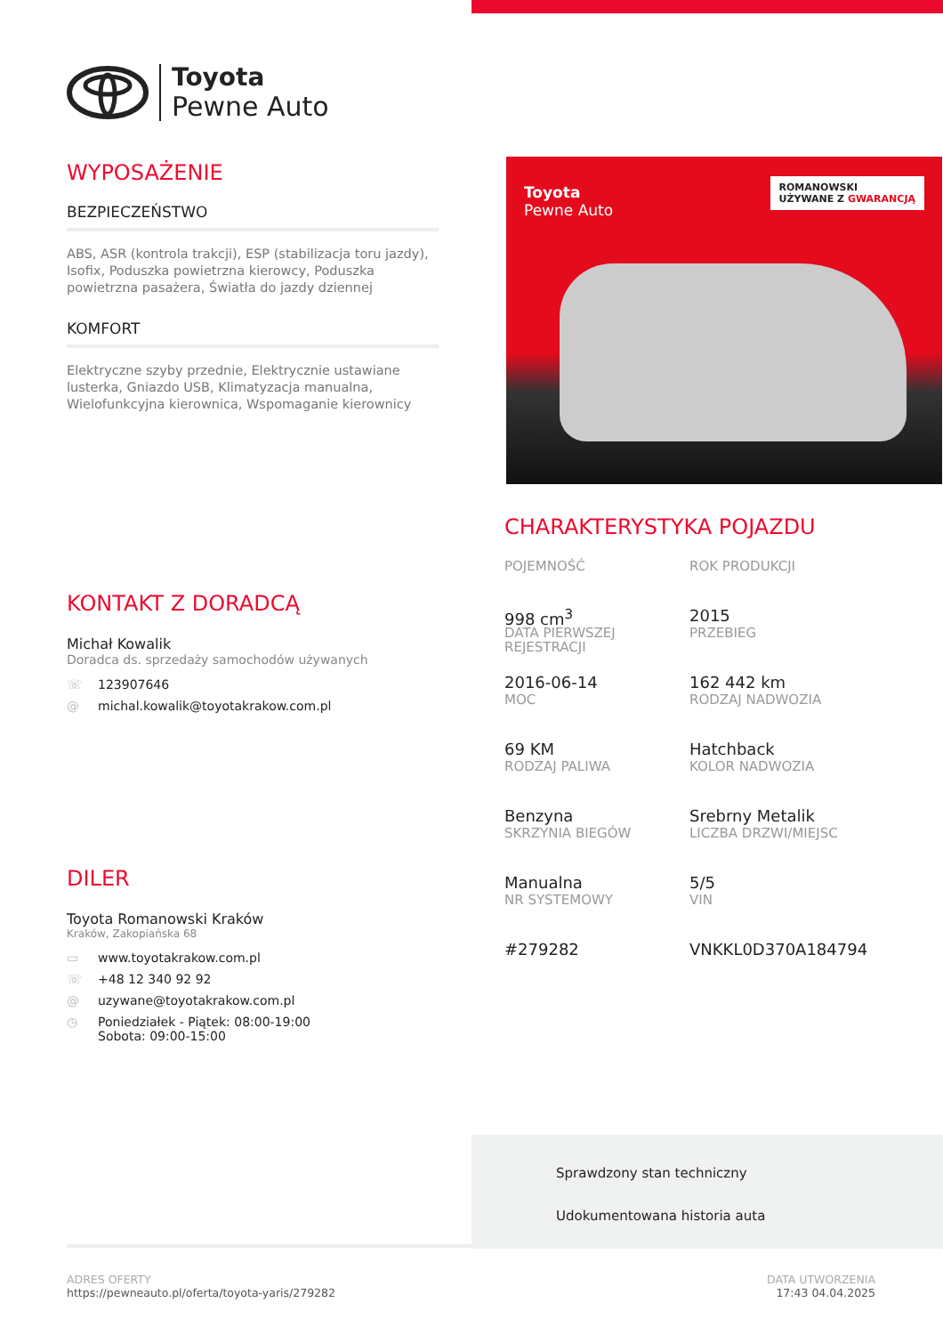Toyota
Pewne Auto
WYPOSAŻENIE
BEZPIECZEŃSTWO
ABS, ASR (kontrola trakcji), ESP (stabilizacja toru jazdy), Isofix, Poduszka powietrzna kierowcy, Poduszka powietrzna pasażera, Światła do jazdy dziennej
KOMFORT
Elektryczne szyby przednie, Elektrycznie ustawiane lusterka, Gniazdo USB, Klimatyzacja manualna, Wielofunkcyjna kierownica, Wspomaganie kierownicy
KONTAKT Z DORADCĄ
Michał Kowalik
Doradca ds. sprzedaży samochodów używanych
☏ 123907646
@ michal.kowalik@toyotakrakow.com.pl
DILER
Toyota Romanowski Kraków
Kraków, Zakopiańska 68
▭ www.toyotakrakow.com.pl
☏ +48 12 340 92 92
@ uzywane@toyotakrakow.com.pl
◷ Poniedziałek - Piątek: 08:00-19:00
Sobota: 09:00-15:00
Toyota
Pewne Auto
ROMANOWSKI
UŻYWANE Z GWARANCJĄ
CHARAKTERYSTYKA POJAZDU
POJEMNOŚĆ
998 cm<sup>3</sup>
ROK PRODUKCJI
2015
DATA PIERWSZEJ REJESTRACJI
2016-06-14
PRZEBIEG
162 442 km
MOC
69 KM
RODZAJ NADWOZIA
Hatchback
RODZAJ PALIWA
Benzyna
KOLOR NADWOZIA
Srebrny Metalik
SKRZYNIA BIEGÓW
Manualna
LICZBA DRZWI/MIEJSC
5/5
NR SYSTEMOWY
#279282
VIN
VNKKL0D370A184794
Sprawdzony stan techniczny
Udokumentowana historia auta
ADRES OFERTY
https://pewneauto.pl/oferta/toyota-yaris/279282
DATA UTWORZENIA
17:43 04.04.2025